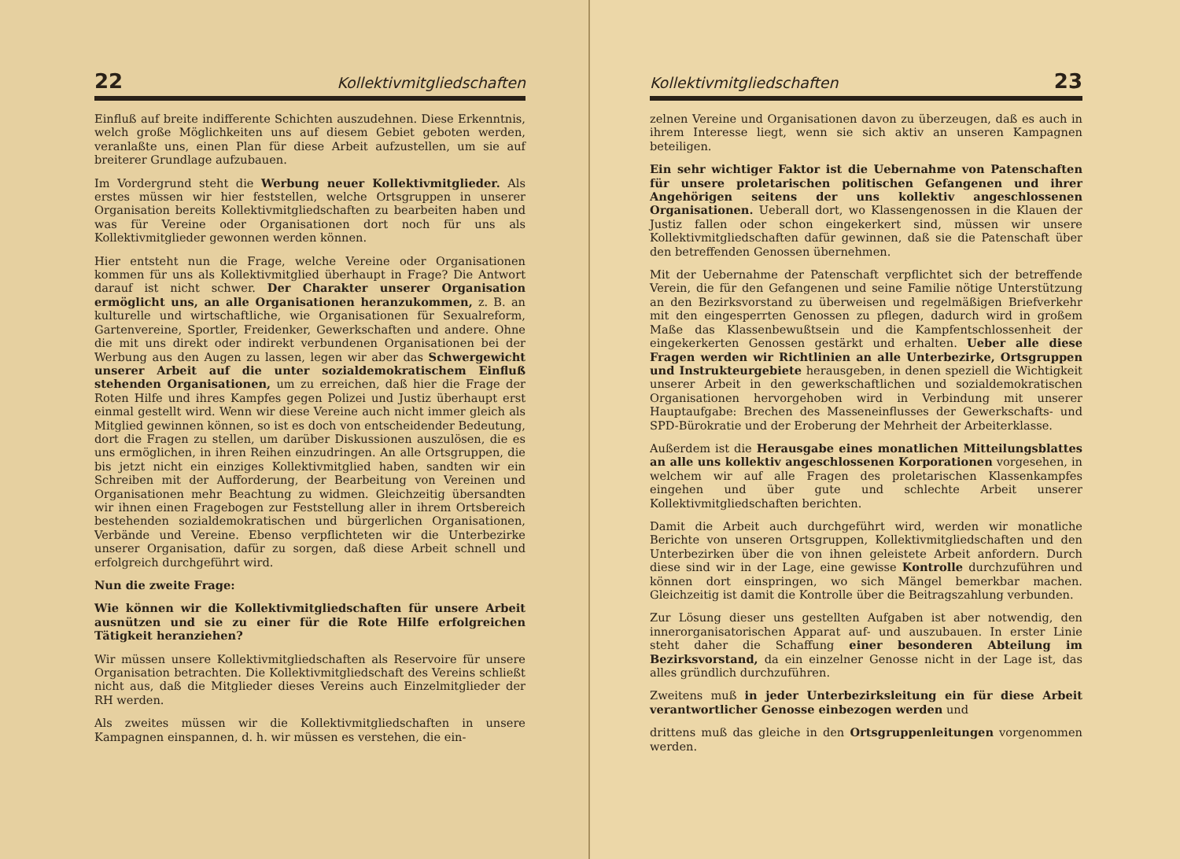22 Kollektivmitgliedschaften
Einfluß auf breite indifferente Schichten auszudehnen. Diese Erkenntnis, welch große Möglichkeiten uns auf diesem Gebiet geboten werden, veranlaßte uns, einen Plan für diese Arbeit aufzustellen, um sie auf breiterer Grundlage aufzubauen.
Im Vordergrund steht die Werbung neuer Kollektivmitglieder. Als erstes müssen wir hier feststellen, welche Ortsgruppen in unserer Organisation bereits Kollektivmitgliedschaften zu bearbeiten haben und was für Vereine oder Organisationen dort noch für uns als Kollektivmitglieder gewonnen werden können.
Hier entsteht nun die Frage, welche Vereine oder Organisationen kommen für uns als Kollektivmitglied überhaupt in Frage? Die Antwort darauf ist nicht schwer. Der Charakter unserer Organisation ermöglicht uns, an alle Organisationen heranzukommen, z. B. an kulturelle und wirtschaftliche, wie Organisationen für Sexualreform, Gartenvereine, Sportler, Freidenker, Gewerkschaften und andere. Ohne die mit uns direkt oder indirekt verbundenen Organisationen bei der Werbung aus den Augen zu lassen, legen wir aber das Schwergewicht unserer Arbeit auf die unter sozialdemokratischem Einfluß stehenden Organisationen, um zu erreichen, daß hier die Frage der Roten Hilfe und ihres Kampfes gegen Polizei und Justiz überhaupt erst einmal gestellt wird. Wenn wir diese Vereine auch nicht immer gleich als Mitglied gewinnen können, so ist es doch von entscheidender Bedeutung, dort die Fragen zu stellen, um darüber Diskussionen auszulösen, die es uns ermöglichen, in ihren Reihen einzudringen. An alle Ortsgruppen, die bis jetzt nicht ein einziges Kollektivmitglied haben, sandten wir ein Schreiben mit der Aufforderung, der Bearbeitung von Vereinen und Organisationen mehr Beachtung zu widmen. Gleichzeitig übersandten wir ihnen einen Fragebogen zur Feststellung aller in ihrem Ortsbereich bestehenden sozialdemokratischen und bürgerlichen Organisationen, Verbände und Vereine. Ebenso verpflichteten wir die Unterbezirke unserer Organisation, dafür zu sorgen, daß diese Arbeit schnell und erfolgreich durchgeführt wird.
Nun die zweite Frage:
Wie können wir die Kollektivmitgliedschaften für unsere Arbeit ausnützen und sie zu einer für die Rote Hilfe erfolgreichen Tätigkeit heranziehen?
Wir müssen unsere Kollektivmitgliedschaften als Reservoire für unsere Organisation betrachten. Die Kollektivmitgliedschaft des Vereins schließt nicht aus, daß die Mitglieder dieses Vereins auch Einzelmitglieder der RH werden.
Als zweites müssen wir die Kollektivmitgliedschaften in unsere Kampagnen einspannen, d. h. wir müssen es verstehen, die ein-
Kollektivmitgliedschaften 23
zelnen Vereine und Organisationen davon zu überzeugen, daß es auch in ihrem Interesse liegt, wenn sie sich aktiv an unseren Kampagnen beteiligen.
Ein sehr wichtiger Faktor ist die Uebernahme von Patenschaften für unsere proletarischen politischen Gefangenen und ihrer Angehörigen seitens der uns kollektiv angeschlossenen Organisationen. Ueberall dort, wo Klassengenossen in die Klauen der Justiz fallen oder schon eingekerkert sind, müssen wir unsere Kollektivmitgliedschaften dafür gewinnen, daß sie die Patenschaft über den betreffenden Genossen übernehmen.
Mit der Uebernahme der Patenschaft verpflichtet sich der betreffende Verein, die für den Gefangenen und seine Familie nötige Unterstützung an den Bezirksvorstand zu überweisen und regelmäßigen Briefverkehr mit den eingesperrten Genossen zu pflegen, dadurch wird in großem Maße das Klassenbewußtsein und die Kampfentschlossenheit der eingekerkerten Genossen gestärkt und erhalten. Ueber alle diese Fragen werden wir Richtlinien an alle Unterbezirke, Ortsgruppen und Instrukteurgebiete herausgeben, in denen speziell die Wichtigkeit unserer Arbeit in den gewerkschaftlichen und sozialdemokratischen Organisationen hervorgehoben wird in Verbindung mit unserer Hauptaufgabe: Brechen des Masseneinflusses der Gewerkschafts- und SPD-Bürokratie und der Eroberung der Mehrheit der Arbeiterklasse.
Außerdem ist die Herausgabe eines monatlichen Mitteilungsblattes an alle uns kollektiv angeschlossenen Korporationen vorgesehen, in welchem wir auf alle Fragen des proletarischen Klassenkampfes eingehen und über gute und schlechte Arbeit unserer Kollektivmitgliedschaften berichten.
Damit die Arbeit auch durchgeführt wird, werden wir monatliche Berichte von unseren Ortsgruppen, Kollektivmitgliedschaften und den Unterbezirken über die von ihnen geleistete Arbeit anfordern. Durch diese sind wir in der Lage, eine gewisse Kontrolle durchzuführen und können dort einspringen, wo sich Mängel bemerkbar machen. Gleichzeitig ist damit die Kontrolle über die Beitragszahlung verbunden.
Zur Lösung dieser uns gestellten Aufgaben ist aber notwendig, den innerorganisatorischen Apparat auf- und auszubauen. In erster Linie steht daher die Schaffung einer besonderen Abteilung im Bezirksvorstand, da ein einzelner Genosse nicht in der Lage ist, das alles gründlich durchzuführen.
Zweitens muß in jeder Unterbezirksleitung ein für diese Arbeit verantwortlicher Genosse einbezogen werden und
drittens muß das gleiche in den Ortsgruppenleitungen vorgenommen werden.